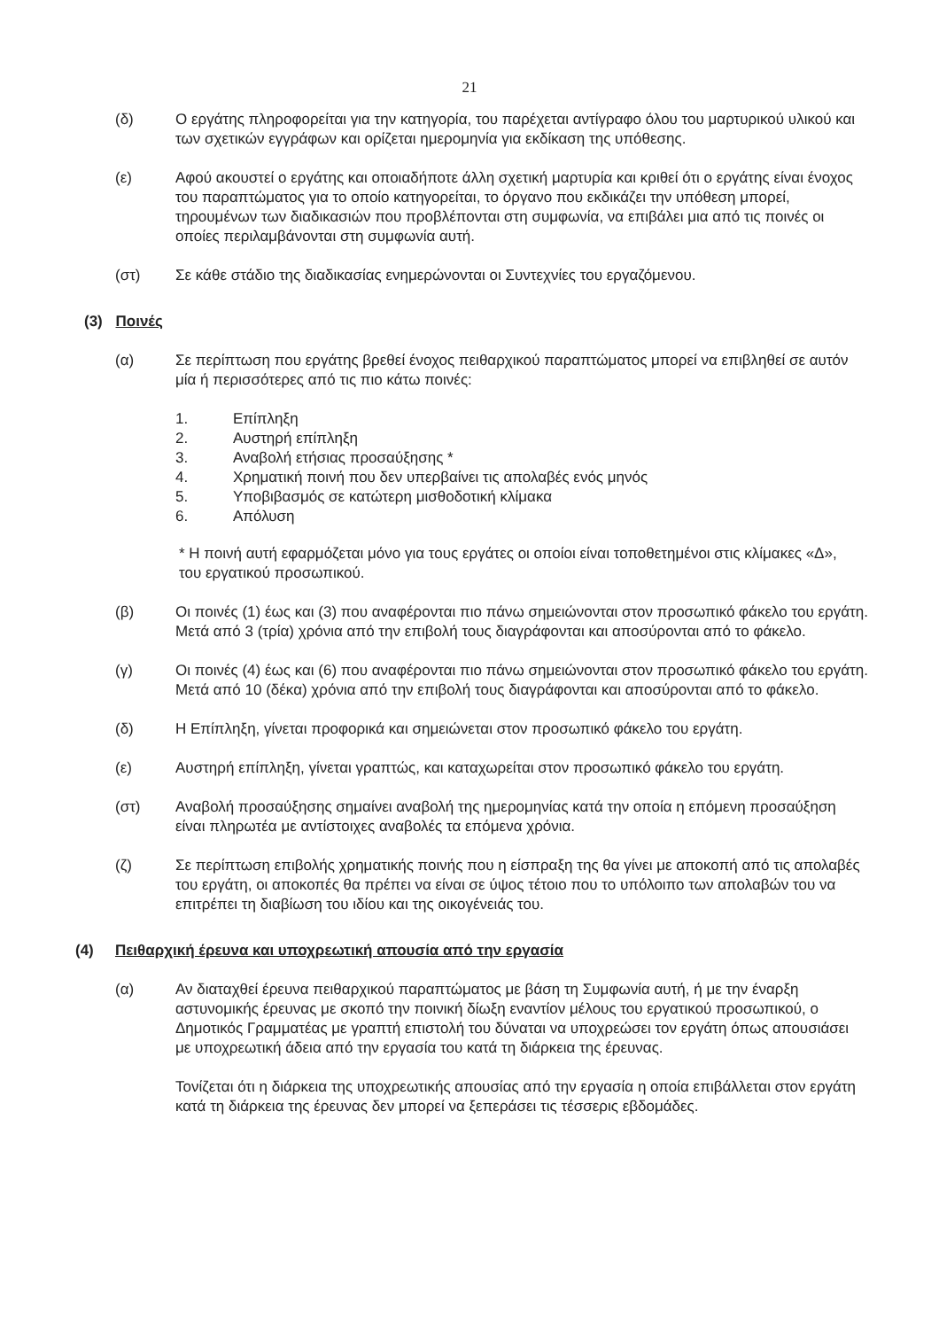21
(δ) Ο εργάτης πληροφορείται για την κατηγορία, του παρέχεται αντίγραφο όλου του μαρτυρικού υλικού και των σχετικών εγγράφων και ορίζεται ημερομηνία για εκδίκαση της υπόθεσης.
(ε) Αφού ακουστεί ο εργάτης και οποιαδήποτε άλλη σχετική μαρτυρία και κριθεί ότι ο εργάτης είναι ένοχος του παραπτώματος για το οποίο κατηγορείται, το όργανο που εκδικάζει την υπόθεση μπορεί, τηρουμένων των διαδικασιών που προβλέπονται στη συμφωνία, να επιβάλει μια από τις ποινές οι οποίες περιλαμβάνονται στη συμφωνία αυτή.
(στ) Σε κάθε στάδιο της διαδικασίας ενημερώνονται οι Συντεχνίες του εργαζόμενου.
(3) Ποινές
(α) Σε περίπτωση που εργάτης βρεθεί ένοχος πειθαρχικού παραπτώματος μπορεί να επιβληθεί σε αυτόν μία ή περισσότερες από τις πιο κάτω ποινές:
1. Επίπληξη
2. Αυστηρή επίπληξη
3. Αναβολή ετήσιας προσαύξησης *
4. Χρηματική ποινή που δεν υπερβαίνει τις απολαβές ενός μηνός
5. Υποβιβασμός σε κατώτερη μισθοδοτική κλίμακα
6. Απόλυση
* Η ποινή αυτή εφαρμόζεται μόνο για τους εργάτες οι οποίοι είναι τοποθετημένοι στις κλίμακες «Δ», του εργατικού προσωπικού.
(β) Οι ποινές (1) έως και (3) που αναφέρονται πιο πάνω σημειώνονται στον προσωπικό φάκελο του εργάτη. Μετά από 3 (τρία) χρόνια από την επιβολή τους διαγράφονται και αποσύρονται από το φάκελο.
(γ) Οι ποινές (4) έως και (6) που αναφέρονται πιο πάνω σημειώνονται στον προσωπικό φάκελο του εργάτη. Μετά από 10 (δέκα) χρόνια από την επιβολή τους διαγράφονται και αποσύρονται από το φάκελο.
(δ) Η Επίπληξη, γίνεται προφορικά και σημειώνεται στον προσωπικό φάκελο του εργάτη.
(ε) Αυστηρή επίπληξη, γίνεται γραπτώς, και καταχωρείται στον προσωπικό φάκελο του εργάτη.
(στ) Αναβολή προσαύξησης σημαίνει αναβολή της ημερομηνίας κατά την οποία η επόμενη προσαύξηση είναι πληρωτέα με αντίστοιχες αναβολές τα επόμενα χρόνια.
(ζ) Σε περίπτωση επιβολής χρηματικής ποινής που η είσπραξη της θα γίνει με αποκοπή από τις απολαβές του εργάτη, οι αποκοπές θα πρέπει να είναι σε ύψος τέτοιο που το υπόλοιπο των απολαβών του να επιτρέπει τη διαβίωση του ιδίου και της οικογένειάς του.
(4) Πειθαρχική έρευνα και υποχρεωτική απουσία από την εργασία
(α) Αν διαταχθεί έρευνα πειθαρχικού παραπτώματος με βάση τη Συμφωνία αυτή, ή με την έναρξη αστυνομικής έρευνας με σκοπό την ποινική δίωξη εναντίον μέλους του εργατικού προσωπικού, ο Δημοτικός Γραμματέας με γραπτή επιστολή του δύναται να υποχρεώσει τον εργάτη όπως απουσιάσει με υποχρεωτική άδεια από την εργασία του κατά τη διάρκεια της έρευνας.
Τονίζεται ότι η διάρκεια της υποχρεωτικής απουσίας από την εργασία η οποία επιβάλλεται στον εργάτη κατά τη διάρκεια της έρευνας δεν μπορεί να ξεπεράσει τις τέσσερις εβδομάδες.